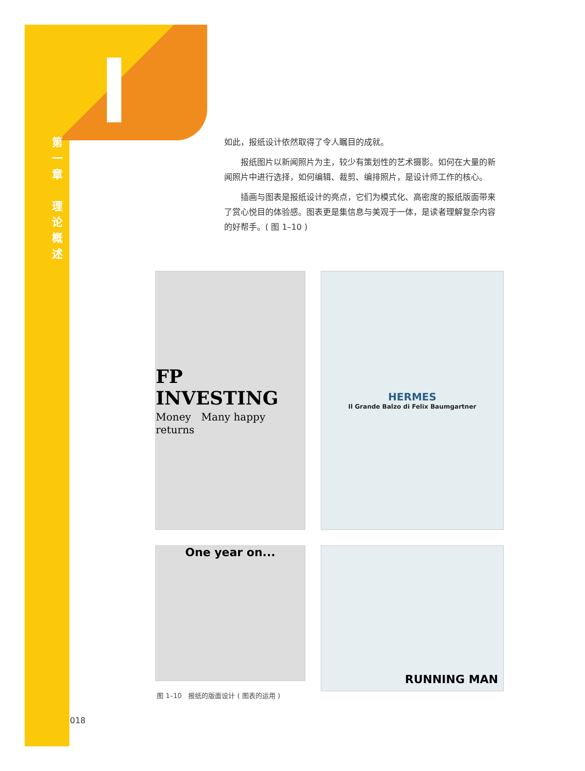第
一
章
理
论
概
述
如此，报纸设计依然取得了令人瞩目的成就。
　　报纸图片以新闻照片为主，较少有策划性的艺术摄影。如何在大量的新闻照片中进行选择，如何编辑、裁剪、编排照片，是设计师工作的核心。
　　插画与图表是报纸设计的亮点，它们为模式化、高密度的报纸版面带来了赏心悦目的体验感。图表更是集信息与美观于一体，是读者理解复杂内容的好帮手。( 图 1–10 )
FP INVESTING
Money　Many happy returns
HERMES
Il Grande Balzo di Felix Baumgartner
One year on...
RUNNING MAN
图 1–10　报纸的版面设计 ( 图表的运用 )
018